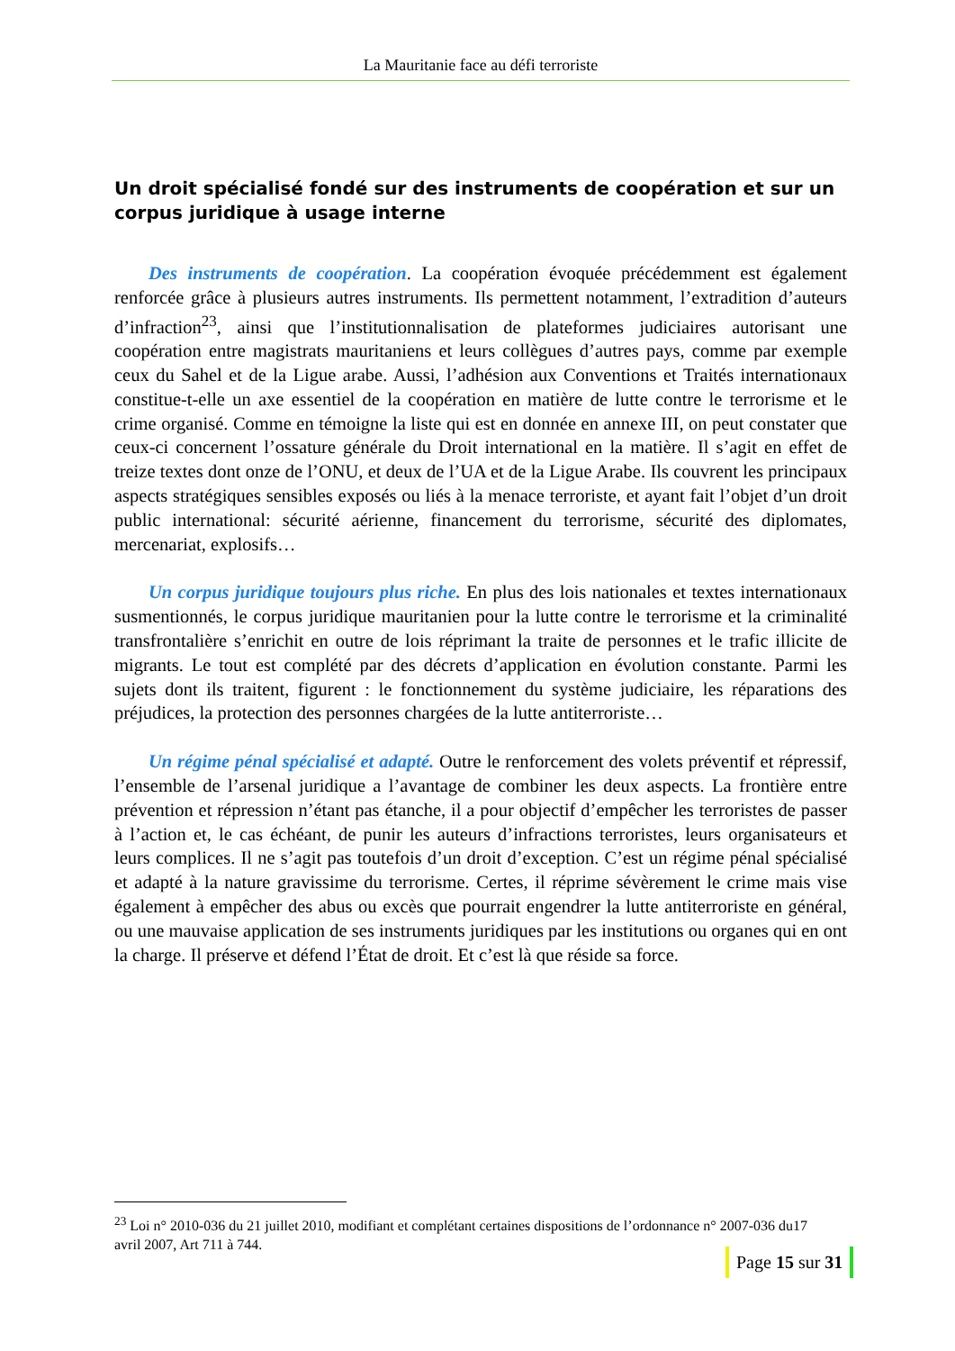La Mauritanie face au défi terroriste
Un droit spécialisé fondé sur des instruments de coopération et sur un corpus juridique à usage interne
Des instruments de coopération. La coopération évoquée précédemment est également renforcée grâce à plusieurs autres instruments. Ils permettent notamment, l’extradition d’auteurs d’infraction<sup>23</sup>, ainsi que l’institutionnalisation de plateformes judiciaires autorisant une coopération entre magistrats mauritaniens et leurs collègues d’autres pays, comme par exemple ceux du Sahel et de la Ligue arabe. Aussi, l’adhésion aux Conventions et Traités internationaux constitue-t-elle un axe essentiel de la coopération en matière de lutte contre le terrorisme et le crime organisé. Comme en témoigne la liste qui est en donnée en annexe III, on peut constater que ceux-ci concernent l’ossature générale du Droit international en la matière. Il s’agit en effet de treize textes dont onze de l’ONU, et deux de l’UA et de la Ligue Arabe. Ils couvrent les principaux aspects stratégiques sensibles exposés ou liés à la menace terroriste, et ayant fait l’objet d’un droit public international: sécurité aérienne, financement du terrorisme, sécurité des diplomates, mercenariat, explosifs…
Un corpus juridique toujours plus riche. En plus des lois nationales et textes internationaux susmentionnés, le corpus juridique mauritanien pour la lutte contre le terrorisme et la criminalité transfrontalière s’enrichit en outre de lois réprimant la traite de personnes et le trafic illicite de migrants. Le tout est complété par des décrets d’application en évolution constante. Parmi les sujets dont ils traitent, figurent : le fonctionnement du système judiciaire, les réparations des préjudices, la protection des personnes chargées de la lutte antiterroriste…
Un régime pénal spécialisé et adapté. Outre le renforcement des volets préventif et répressif, l’ensemble de l’arsenal juridique a l’avantage de combiner les deux aspects. La frontière entre prévention et répression n’étant pas étanche, il a pour objectif d’empêcher les terroristes de passer à l’action et, le cas échéant, de punir les auteurs d’infractions terroristes, leurs organisateurs et leurs complices. Il ne s’agit pas toutefois d’un droit d’exception. C’est un régime pénal spécialisé et adapté à la nature gravissime du terrorisme. Certes, il réprime sévèrement le crime mais vise également à empêcher des abus ou excès que pourrait engendrer la lutte antiterroriste en général, ou une mauvaise application de ses instruments juridiques par les institutions ou organes qui en ont la charge. Il préserve et défend l’État de droit. Et c’est là que réside sa force.
<sup>23</sup> Loi n° 2010-036 du 21 juillet 2010, modifiant et complétant certaines dispositions de l’ordonnance n° 2007-036 du17 avril 2007, Art 711 à 744.
Page 15 sur 31